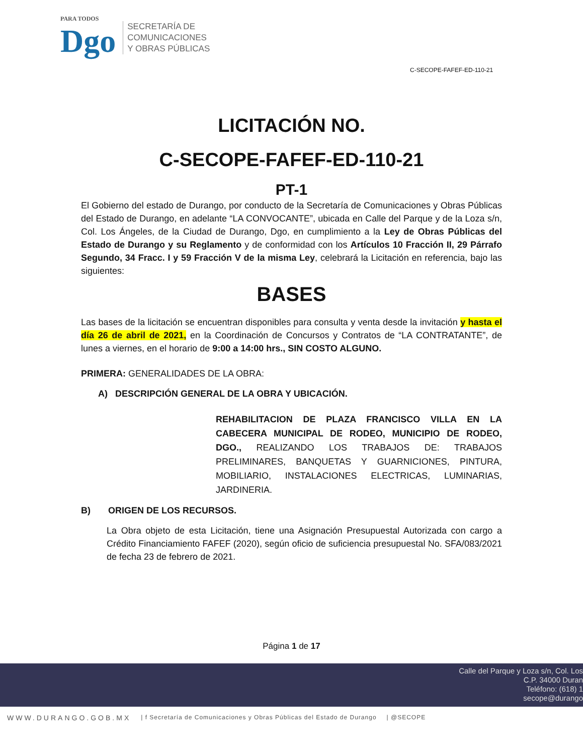PARA TODOS
Dgo
SECRETARÍA DE
COMUNICACIONES
Y OBRAS PÚBLICAS
C-SECOPE-FAFEF-ED-110-21
LICITACIÓN NO.
C-SECOPE-FAFEF-ED-110-21
PT-1
El Gobierno del estado de Durango, por conducto de la Secretaría de Comunicaciones y Obras Públicas del Estado de Durango, en adelante “LA CONVOCANTE”, ubicada en Calle del Parque y de la Loza s/n, Col. Los Ángeles, de la Ciudad de Durango, Dgo, en cumplimiento a la Ley de Obras Públicas del Estado de Durango y su Reglamento y de conformidad con los Artículos 10 Fracción II, 29 Párrafo Segundo, 34 Fracc. I y 59 Fracción V de la misma Ley, celebrará la Licitación en referencia, bajo las siguientes:
BASES
Las bases de la licitación se encuentran disponibles para consulta y venta desde la invitación y hasta el día 26 de abril de 2021, en la Coordinación de Concursos y Contratos de “LA CONTRATANTE”, de lunes a viernes, en el horario de 9:00 a 14:00 hrs., SIN COSTO ALGUNO.
PRIMERA: GENERALIDADES DE LA OBRA:
A) DESCRIPCIÓN GENERAL DE LA OBRA Y UBICACIÓN.
REHABILITACION DE PLAZA FRANCISCO VILLA EN LA CABECERA MUNICIPAL DE RODEO, MUNICIPIO DE RODEO, DGO., REALIZANDO LOS TRABAJOS DE: TRABAJOS PRELIMINARES, BANQUETAS Y GUARNICIONES, PINTURA, MOBILIARIO, INSTALACIONES ELECTRICAS, LUMINARIAS, JARDINERIA.
B) ORIGEN DE LOS RECURSOS.
La Obra objeto de esta Licitación, tiene una Asignación Presupuestal Autorizada con cargo a Crédito Financiamiento FAFEF (2020), según oficio de suficiencia presupuestal No. SFA/083/2021 de fecha 23 de febrero de 2021.
Página 1 de 17
Calle del Parque y Loza s/n, Col. Los
C.P. 34000 Duran
Teléfono: (618) 1
secope@durango
WWW.DURANGO.GOB.MX | f Secretaría de Comunicaciones y Obras Públicas del Estado de Durango | @SECOPE